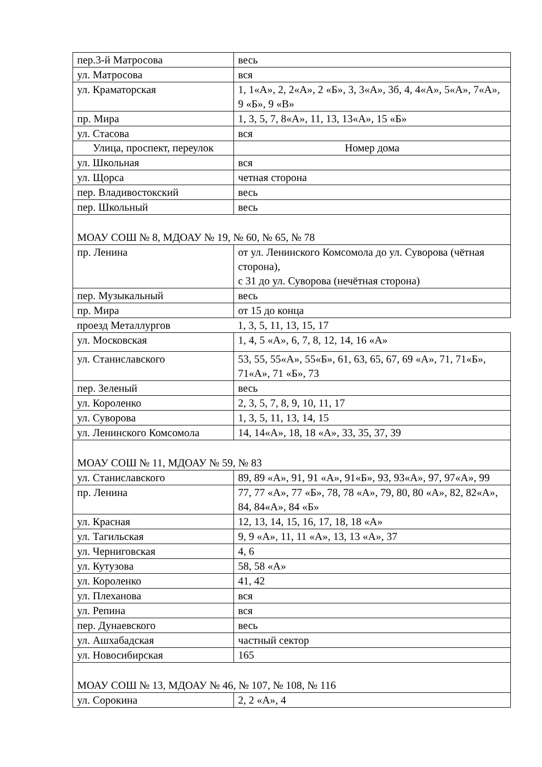| пер.3-й Матросова | весь |
| ул. Матросова | вся |
| ул. Краматорская | 1, 1«А», 2, 2«А», 2 «Б», 3, 3«А», 3б, 4, 4«А», 5«А», 7«А», 9 «Б», 9 «В» |
| пр. Мира | 1, 3, 5, 7, 8«А», 11, 13, 13«А», 15 «Б» |
| ул. Стасова | вся |
| Улица, проспект, переулок | Номер дома |
| ул. Школьная | вся |
| ул. Щорса | четная сторона |
| пер. Владивостокский | весь |
| пер. Школьный | весь |
| МОАУ СОШ № 8, МДОАУ № 19, № 60, № 65, № 78 | |
| пр. Ленина | от ул. Ленинского Комсомола до ул. Суворова (чётная сторона), с 31 до ул. Суворова (нечётная сторона) |
| пер. Музыкальный | весь |
| пр. Мира | от 15 до конца |
| проезд Металлургов | 1, 3, 5, 11, 13, 15, 17 |
| ул. Московская | 1, 4, 5 «А», 6, 7, 8, 12, 14, 16 «А» |
| ул. Станиславского | 53, 55, 55«А», 55«Б», 61, 63, 65, 67, 69 «А», 71, 71«Б», 71«А», 71 «Б», 73 |
| пер. Зеленый | весь |
| ул. Короленко | 2, 3, 5, 7, 8, 9, 10, 11, 17 |
| ул. Суворова | 1, 3, 5, 11, 13, 14, 15 |
| ул. Ленинского Комсомола | 14, 14«А», 18, 18 «А», 33, 35, 37, 39 |
| МОАУ СОШ № 11, МДОАУ № 59, № 83 | |
| ул. Станиславского | 89, 89 «А», 91, 91 «А», 91«Б», 93, 93«А», 97, 97«А», 99 |
| пр. Ленина | 77, 77 «А», 77 «Б», 78, 78 «А», 79, 80, 80 «А», 82, 82«А», 84, 84«А», 84 «Б» |
| ул. Красная | 12, 13, 14, 15, 16, 17, 18, 18 «А» |
| ул. Тагильская | 9, 9 «А», 11, 11 «А», 13, 13 «А», 37 |
| ул. Черниговская | 4, 6 |
| ул. Кутузова | 58, 58 «А» |
| ул. Короленко | 41, 42 |
| ул. Плеханова | вся |
| ул. Репина | вся |
| пер. Дунаевского | весь |
| ул. Ашхабадская | частный сектор |
| ул. Новосибирская | 165 |
| МОАУ СОШ № 13, МДОАУ № 46, № 107, № 108, № 116 | |
| ул. Сорокина | 2, 2 «А», 4 |